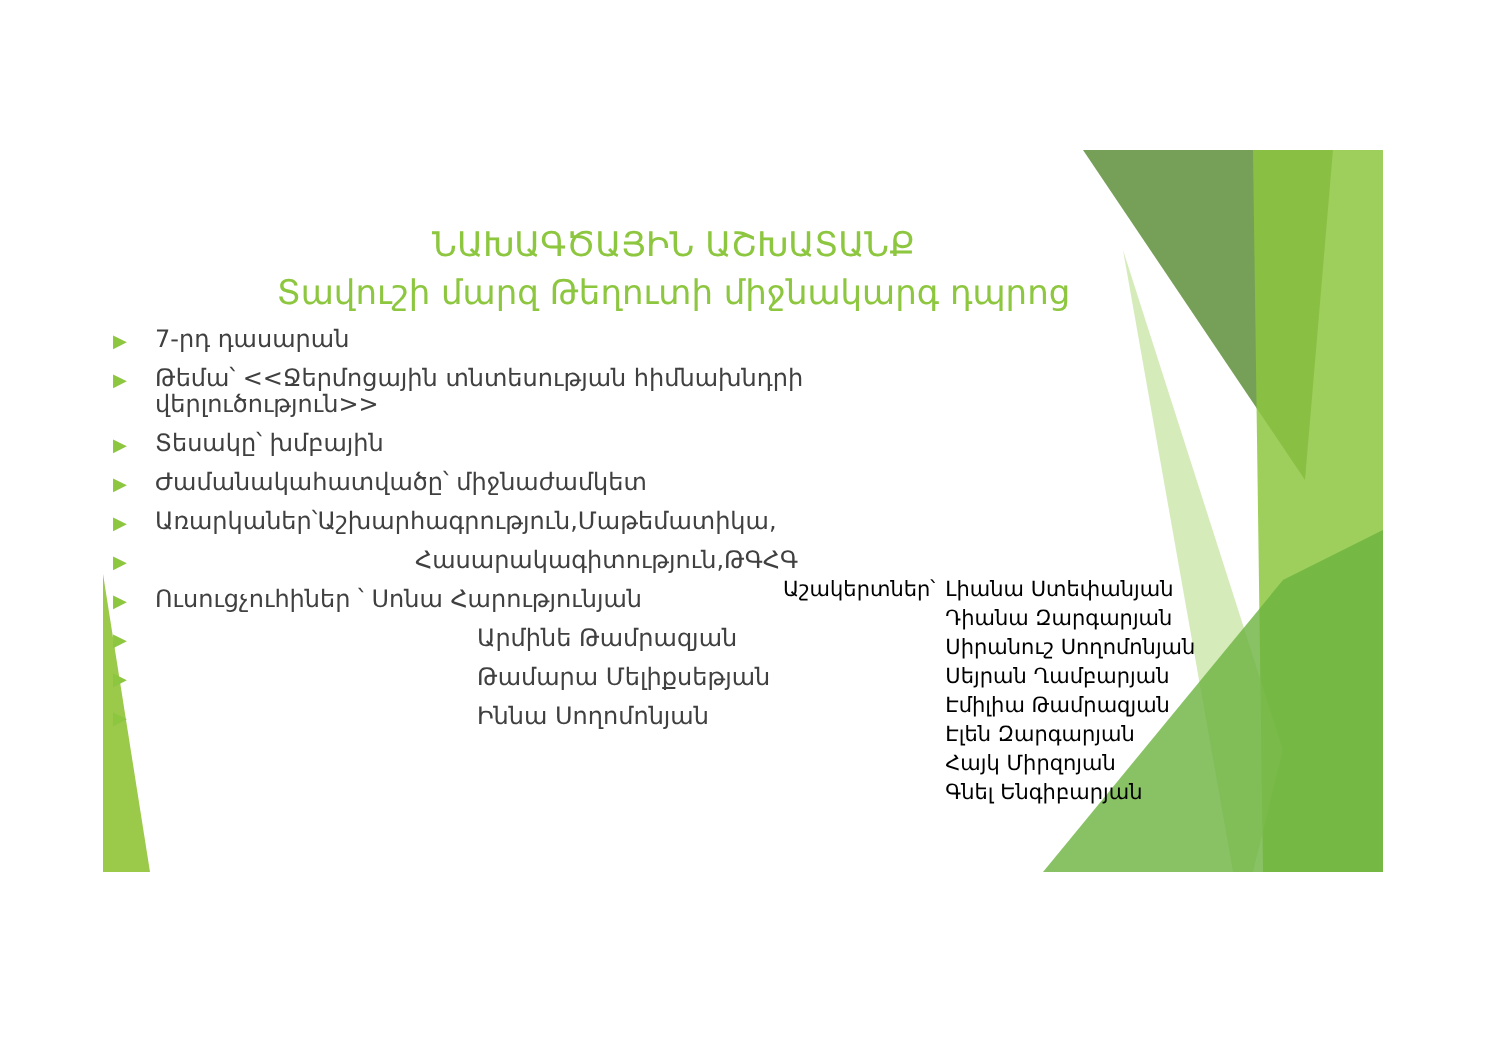ՆԱԽԱԳԾԱՅԻՆ ԱՇԽԱՏԱՆՔ
Տավուշի մարզ Թեղուտի միջնակարգ դպրոց
▶ 7-րդ դասարան
▶ Թեմա՝ <<Ջերմոցային տնտեսության հիմնախնդրի վերլուծություն>>
▶ Տեսակը՝ խմբային
▶ Ժամանակահատվածը՝ միջնաժամկետ
▶ Առարկաներ՝Աշխարհագրություն,Մաթեմատիկա,
▶ Հասարակագիտություն,ԹԳՀԳ
▶ Ուսուցչուհիներ ՝ Սոնա Հարությունյան
▶ Արմինե Թամրազյան
▶ Թամարա Մելիքսեթյան
▶ Իննա Սողոմոնյան
Աշակերտներ՝ Լիանա Ստեփանյան
Դիանա Զարգարյան
Սիրանուշ Սողոմոնյան
Սեյրան Ղամբարյան
Էմիլիա Թամրազյան
Էլեն Զարգարյան
Հայկ Միրզոյան
Գնել Ենգիբարյան